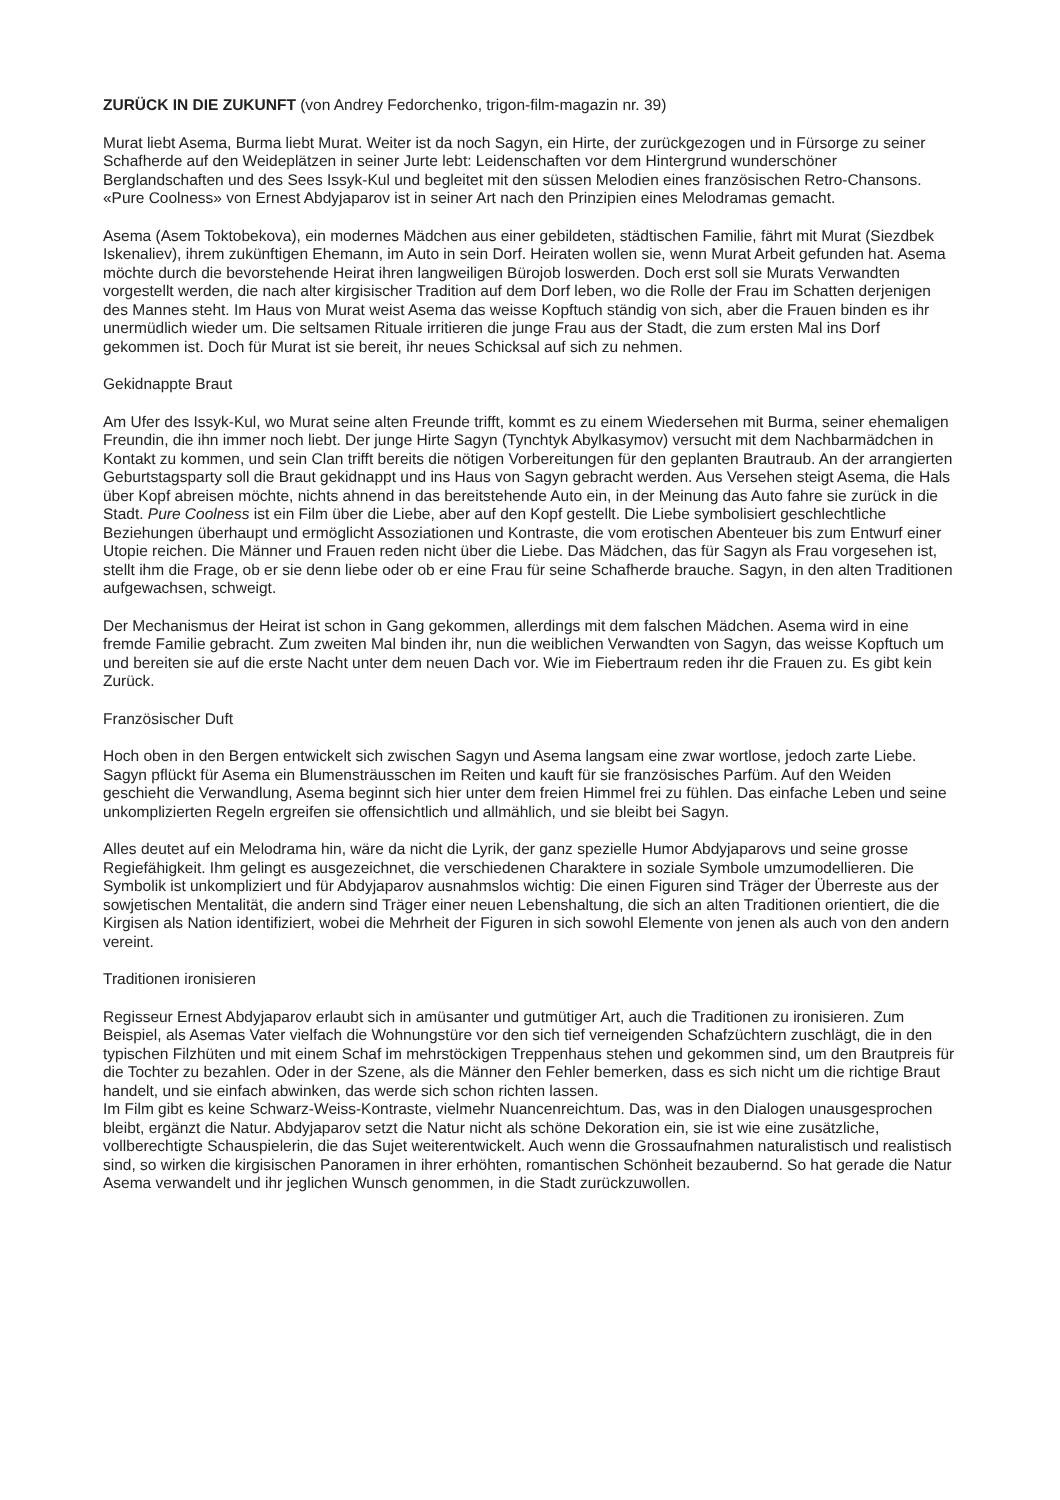ZURÜCK IN DIE ZUKUNFT (von Andrey Fedorchenko, trigon-film-magazin nr. 39)
Murat liebt Asema, Burma liebt Murat. Weiter ist da noch Sagyn, ein Hirte, der zurückgezogen und in Fürsorge zu seiner Schafherde auf den Weideplätzen in seiner Jurte lebt: Leidenschaften vor dem Hintergrund wunderschöner Berglandschaften und des Sees Issyk-Kul und begleitet mit den süssen Melodien eines französischen Retro-Chansons. «Pure Coolness» von Ernest Abdyjaparov ist in seiner Art nach den Prinzipien eines Melodramas gemacht.
Asema (Asem Toktobekova), ein modernes Mädchen aus einer gebildeten, städtischen Familie, fährt mit Murat (Siezdbek Iskenaliev), ihrem zukünftigen Ehemann, im Auto in sein Dorf. Heiraten wollen sie, wenn Murat Arbeit gefunden hat. Asema möchte durch die bevorstehende Heirat ihren langweiligen Bürojob loswerden. Doch erst soll sie Murats Verwandten vorgestellt werden, die nach alter kirgisischer Tradition auf dem Dorf leben, wo die Rolle der Frau im Schatten derjenigen des Mannes steht. Im Haus von Murat weist Asema das weisse Kopftuch ständig von sich, aber die Frauen binden es ihr unermüdlich wieder um. Die seltsamen Rituale irritieren die junge Frau aus der Stadt, die zum ersten Mal ins Dorf gekommen ist. Doch für Murat ist sie bereit, ihr neues Schicksal auf sich zu nehmen.
Gekidnappte Braut
Am Ufer des Issyk-Kul, wo Murat seine alten Freunde trifft, kommt es zu einem Wiedersehen mit Burma, seiner ehemaligen Freundin, die ihn immer noch liebt. Der junge Hirte Sagyn (Tynchtyk Abylkasymov) versucht mit dem Nachbarmädchen in Kontakt zu kommen, und sein Clan trifft bereits die nötigen Vorbereitungen für den geplanten Brautraub. An der arrangierten Geburtstagsparty soll die Braut gekidnappt und ins Haus von Sagyn gebracht werden. Aus Versehen steigt Asema, die Hals über Kopf abreisen möchte, nichts ahnend in das bereitstehende Auto ein, in der Meinung das Auto fahre sie zurück in die Stadt. Pure Coolness ist ein Film über die Liebe, aber auf den Kopf gestellt. Die Liebe symbolisiert geschlechtliche Beziehungen überhaupt und ermöglicht Assoziationen und Kontraste, die vom erotischen Abenteuer bis zum Entwurf einer Utopie reichen. Die Männer und Frauen reden nicht über die Liebe. Das Mädchen, das für Sagyn als Frau vorgesehen ist, stellt ihm die Frage, ob er sie denn liebe oder ob er eine Frau für seine Schafherde brauche. Sagyn, in den alten Traditionen aufgewachsen, schweigt.
Der Mechanismus der Heirat ist schon in Gang gekommen, allerdings mit dem falschen Mädchen. Asema wird in eine fremde Familie gebracht. Zum zweiten Mal binden ihr, nun die weiblichen Verwandten von Sagyn, das weisse Kopftuch um und bereiten sie auf die erste Nacht unter dem neuen Dach vor. Wie im Fiebertraum reden ihr die Frauen zu. Es gibt kein Zurück.
Französischer Duft
Hoch oben in den Bergen entwickelt sich zwischen Sagyn und Asema langsam eine zwar wortlose, jedoch zarte Liebe. Sagyn pflückt für Asema ein Blumensträusschen im Reiten und kauft für sie französisches Parfüm. Auf den Weiden geschieht die Verwandlung, Asema beginnt sich hier unter dem freien Himmel frei zu fühlen. Das einfache Leben und seine unkomplizierten Regeln ergreifen sie offensichtlich und allmählich, und sie bleibt bei Sagyn.
Alles deutet auf ein Melodrama hin, wäre da nicht die Lyrik, der ganz spezielle Humor Abdyjaparovs und seine grosse Regiefähigkeit. Ihm gelingt es ausgezeichnet, die verschiedenen Charaktere in soziale Symbole umzumodellieren. Die Symbolik ist unkompliziert und für Abdyjaparov ausnahmslos wichtig: Die einen Figuren sind Träger der Überreste aus der sowjetischen Mentalität, die andern sind Träger einer neuen Lebenshaltung, die sich an alten Traditionen orientiert, die die Kirgisen als Nation identifiziert, wobei die Mehrheit der Figuren in sich sowohl Elemente von jenen als auch von den andern vereint.
Traditionen ironisieren
Regisseur Ernest Abdyjaparov erlaubt sich in amüsanter und gutmütiger Art, auch die Traditionen zu ironisieren. Zum Beispiel, als Asemas Vater vielfach die Wohnungstüre vor den sich tief verneigenden Schafzüchtern zuschlägt, die in den typischen Filzhüten und mit einem Schaf im mehrstöckigen Treppenhaus stehen und gekommen sind, um den Brautpreis für die Tochter zu bezahlen. Oder in der Szene, als die Männer den Fehler bemerken, dass es sich nicht um die richtige Braut handelt, und sie einfach abwinken, das werde sich schon richten lassen.
Im Film gibt es keine Schwarz-Weiss-Kontraste, vielmehr Nuancenreichtum. Das, was in den Dialogen unausgesprochen bleibt, ergänzt die Natur. Abdyjaparov setzt die Natur nicht als schöne Dekoration ein, sie ist wie eine zusätzliche, vollberechtigte Schauspielerin, die das Sujet weiterentwickelt. Auch wenn die Grossaufnahmen naturalistisch und realistisch sind, so wirken die kirgisischen Panoramen in ihrer erhöhten, romantischen Schönheit bezaubernd. So hat gerade die Natur Asema verwandelt und ihr jeglichen Wunsch genommen, in die Stadt zurückzuwollen.